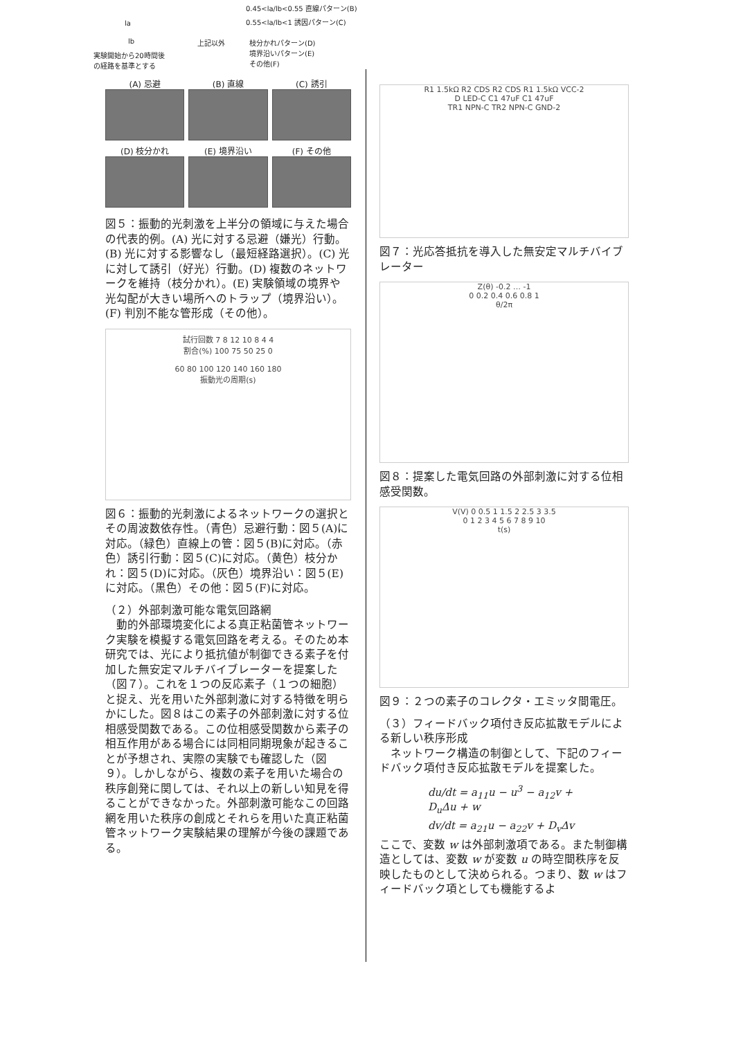0.45<la/lb<0.55 直線パターン(B)
0.55<la/lb<1 誘因パターン(C)
la
lb 上記以外
枝分かれパターン(D)
境界沿いパターン(E)
その他(F)
実験開始から20時間後
の経路を基準とする
(A) 忌避
(B) 直線
(C) 誘引
(D) 枝分かれ
(E) 境界沿い
(F) その他
図５：振動的光刺激を上半分の領域に与えた場合の代表的例。(A) 光に対する忌避（嫌光）行動。(B) 光に対する影響なし（最短経路選択）。(C) 光に対して誘引（好光）行動。(D) 複数のネットワークを維持（枝分かれ）。(E) 実験領域の境界や光勾配が大きい場所へのトラップ（境界沿い）。(F) 判別不能な管形成（その他）。
試行回数 7 8 12 10 8 4 4
割合(%) 100 75 50 25 0
60 80 100 120 140 160 180
振動光の周期(s)
図６：振動的光刺激によるネットワークの選択とその周波数依存性。（青色）忌避行動：図５(A)に対応。（緑色）直線上の管：図５(B)に対応。（赤色）誘引行動：図５(C)に対応。（黄色）枝分かれ：図５(D)に対応。（灰色）境界沿い：図５(E)に対応。（黒色）その他：図５(F)に対応。
（２）外部刺激可能な電気回路網
　動的外部環境変化による真正粘菌管ネットワーク実験を模擬する電気回路を考える。そのため本研究では、光により抵抗値が制御できる素子を付加した無安定マルチバイブレーターを提案した（図７）。これを１つの反応素子（１つの細胞）と捉え、光を用いた外部刺激に対する特徴を明らかにした。図８はこの素子の外部刺激に対する位相感受関数である。この位相感受関数から素子の相互作用がある場合には同相同期現象が起きることが予想され、実際の実験でも確認した（図９）。しかしながら、複数の素子を用いた場合の秩序創発に関しては、それ以上の新しい知見を得ることができなかった。外部刺激可能なこの回路網を用いた秩序の創成とそれらを用いた真正粘菌管ネットワーク実験結果の理解が今後の課題である。
R1 1.5kΩ R2 CDS R2 CDS R1 1.5kΩ VCC-2
D LED-C C1 47uF C1 47uF
TR1 NPN-C TR2 NPN-C GND-2
図７：光応答抵抗を導入した無安定マルチバイブレーター
Z(θ) -0.2 … -1
0 0.2 0.4 0.6 0.8 1
θ/2π
図８：提案した電気回路の外部刺激に対する位相感受関数。
V(V) 0 0.5 1 1.5 2 2.5 3 3.5
0 1 2 3 4 5 6 7 8 9 10
t(s)
図９：２つの素子のコレクタ・エミッタ間電圧。
（３）フィードバック項付き反応拡散モデルによる新しい秩序形成
　ネットワーク構造の制御として、下記のフィードバック項付き反応拡散モデルを提案した。
du/dt = a<sub>11</sub>u − u<sup>3</sup> − a<sub>12</sub>v + D<sub>u</sub>Δu + w
dv/dt = a<sub>21</sub>u − a<sub>22</sub>v + D<sub>v</sub>Δv
ここで、変数 w は外部刺激項である。また制御構造としては、変数 w が変数 u の時空間秩序を反映したものとして決められる。つまり、数 w はフィードバック項としても機能するよ